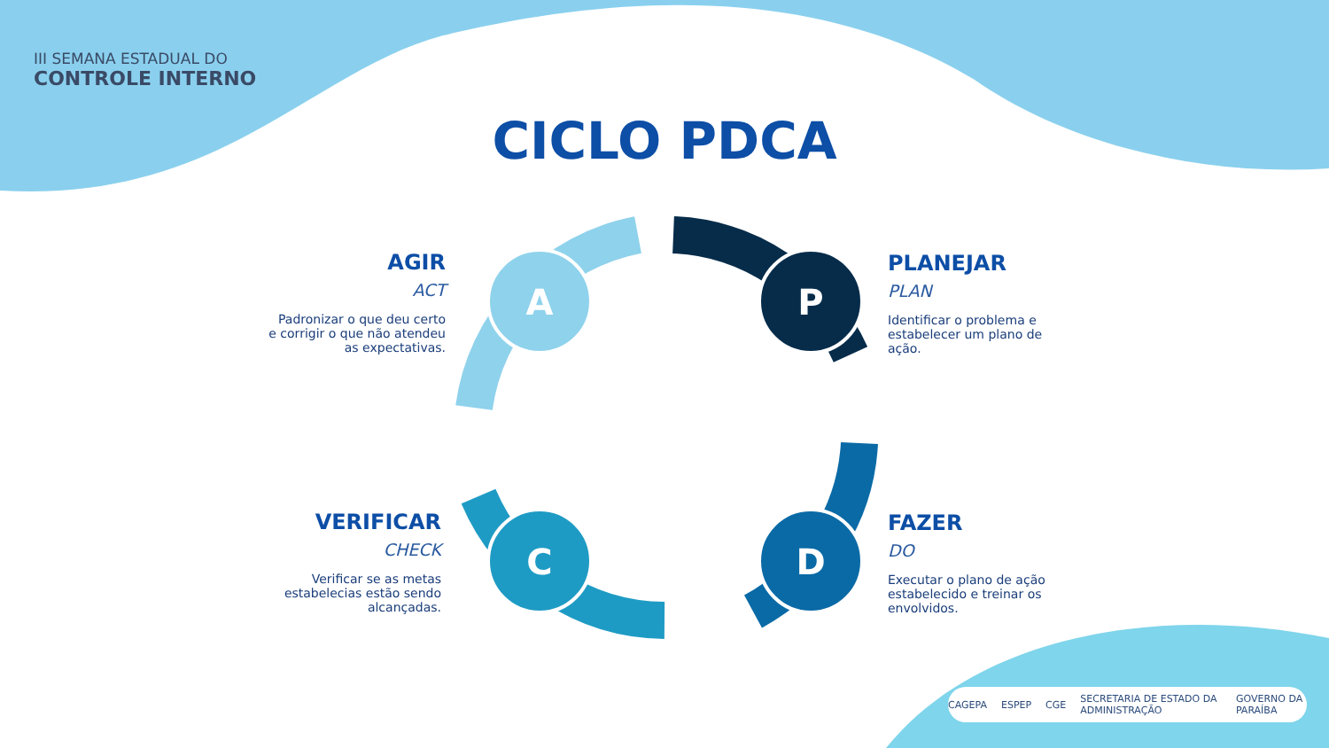P
D
C
A
III SEMANA ESTADUAL DO
CONTROLE INTERNO
CICLO PDCA
AGIR
ACT
Padronizar o que deu certo e corrigir o que não atendeu as expectativas.
PLANEJAR
PLAN
Identificar o problema e estabelecer um plano de ação.
VERIFICAR
CHECK
Verificar se as metas estabelecias estão sendo alcançadas.
FAZER
DO
Executar o plano de ação estabelecido e treinar os envolvidos.
CAGEPA ESPEP CGE SECRETARIA DE ESTADO DA ADMINISTRAÇÃO GOVERNO DA PARAÍBA